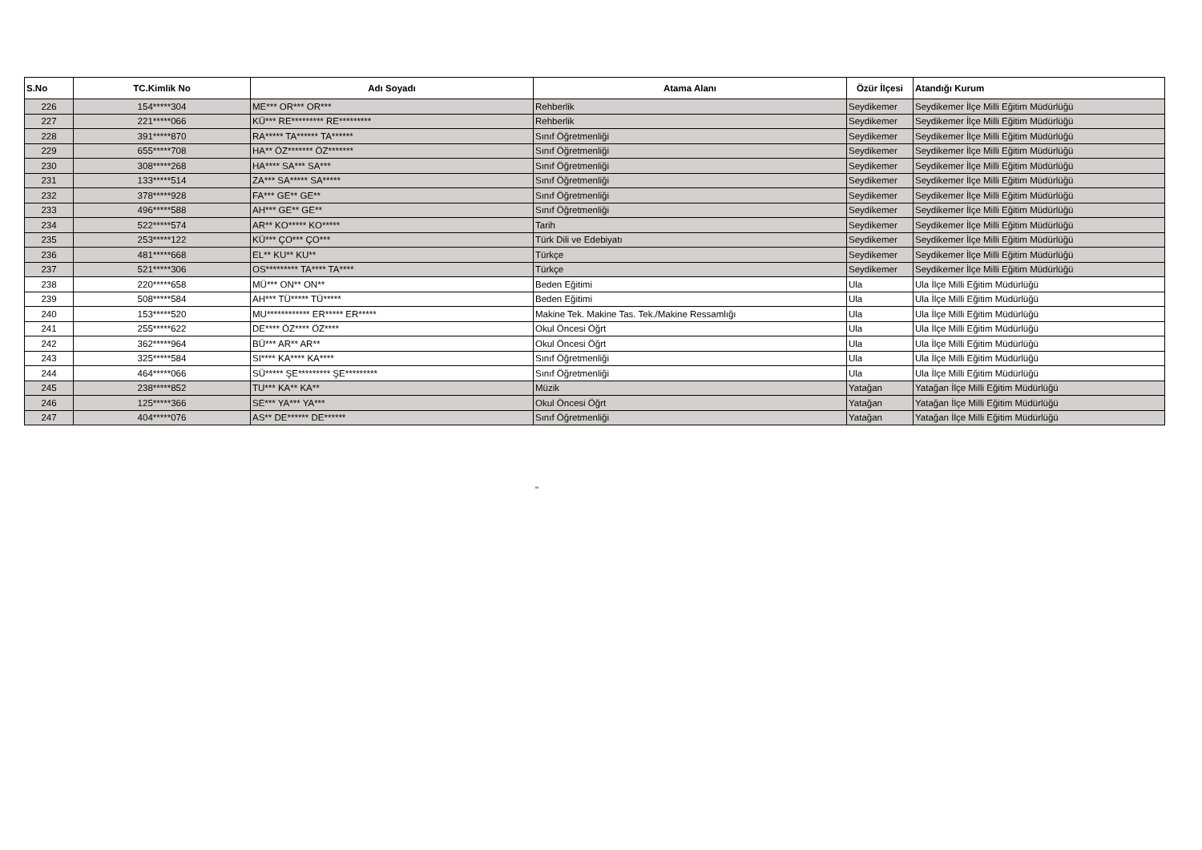| S.No | TC.Kimlik No | Adı Soyadı | Atama Alanı | Özür İlçesi | Atandığı Kurum |
| --- | --- | --- | --- | --- | --- |
| 226 | 154*****304 | ME*** OR*** OR*** | Rehberlik | Seydikemer | Seydikemer İlçe Milli Eğitim Müdürlüğü |
| 227 | 221*****066 | KÜ*** RE********* RE********* | Rehberlik | Seydikemer | Seydikemer İlçe Milli Eğitim Müdürlüğü |
| 228 | 391*****870 | RA***** TA****** TA****** | Sınıf Öğretmenliği | Seydikemer | Seydikemer İlçe Milli Eğitim Müdürlüğü |
| 229 | 655*****708 | HA** ÖZ******* ÖZ******* | Sınıf Öğretmenliği | Seydikemer | Seydikemer İlçe Milli Eğitim Müdürlüğü |
| 230 | 308*****268 | HA**** SA*** SA*** | Sınıf Öğretmenliği | Seydikemer | Seydikemer İlçe Milli Eğitim Müdürlüğü |
| 231 | 133*****514 | ZA*** SA***** SA***** | Sınıf Öğretmenliği | Seydikemer | Seydikemer İlçe Milli Eğitim Müdürlüğü |
| 232 | 378*****928 | FA*** GE** GE** | Sınıf Öğretmenliği | Seydikemer | Seydikemer İlçe Milli Eğitim Müdürlüğü |
| 233 | 496*****588 | AH*** GE** GE** | Sınıf Öğretmenliği | Seydikemer | Seydikemer İlçe Milli Eğitim Müdürlüğü |
| 234 | 522*****574 | AR** KO***** KO***** | Tarih | Seydikemer | Seydikemer İlçe Milli Eğitim Müdürlüğü |
| 235 | 253*****122 | KÜ*** ÇO*** ÇO*** | Türk Dili ve Edebiyatı | Seydikemer | Seydikemer İlçe Milli Eğitim Müdürlüğü |
| 236 | 481*****668 | EL** KU** KU** | Türkçe | Seydikemer | Seydikemer İlçe Milli Eğitim Müdürlüğü |
| 237 | 521*****306 | OS********* TA**** TA**** | Türkçe | Seydikemer | Seydikemer İlçe Milli Eğitim Müdürlüğü |
| 238 | 220*****658 | MÜ*** ON** ON** | Beden Eğitimi | Ula | Ula İlçe Milli Eğitim Müdürlüğü |
| 239 | 508*****584 | AH*** TÜ***** TÜ***** | Beden Eğitimi | Ula | Ula İlçe Milli Eğitim Müdürlüğü |
| 240 | 153*****520 | MU************ ER***** ER***** | Makine Tek. Makine Tas. Tek./Makine Ressamlığı | Ula | Ula İlçe Milli Eğitim Müdürlüğü |
| 241 | 255*****622 | DE**** ÖZ**** ÖZ**** | Okul Öncesi Öğrt | Ula | Ula İlçe Milli Eğitim Müdürlüğü |
| 242 | 362*****964 | BÜ*** AR** AR** | Okul Öncesi Öğrt | Ula | Ula İlçe Milli Eğitim Müdürlüğü |
| 243 | 325*****584 | SI**** KA**** KA**** | Sınıf Öğretmenliği | Ula | Ula İlçe Milli Eğitim Müdürlüğü |
| 244 | 464*****066 | SÜ***** ŞE********* ŞE********* | Sınıf Öğretmenliği | Ula | Ula İlçe Milli Eğitim Müdürlüğü |
| 245 | 238*****852 | TU*** KA** KA** | Müzik | Yatağan | Yatağan İlçe Milli Eğitim Müdürlüğü |
| 246 | 125*****366 | SE*** YA*** YA*** | Okul Öncesi Öğrt | Yatağan | Yatağan İlçe Milli Eğitim Müdürlüğü |
| 247 | 404*****076 | AS** DE****** DE****** | Sınıf Öğretmenliği | Yatağan | Yatağan İlçe Milli Eğitim Müdürlüğü |
"